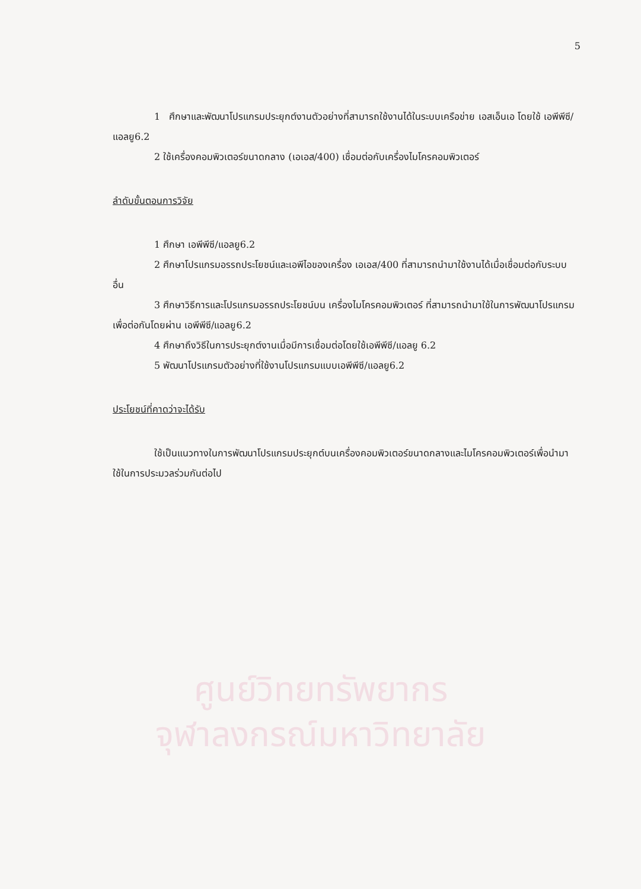5
1 ศึกษาและพัฒนาโปรแกรมประยุกต์งานตัวอย่างที่สามารถใช้งานได้ในระบบเครือข่าย เอสเอ็นเอ โดยใช้ เอพีพีซี/แอลยู6.2
2 ใช้เครื่องคอมพิวเตอร์ขนาดกลาง (เอเอส/400) เชื่อมต่อกับเครื่องไมโครคอมพิวเตอร์
ลำดับขั้นตอนการวิจัย
1 ศึกษา เอพีพีซี/แอลยู6.2
2 ศึกษาโปรแกรมอรรถประโยชน์และเอพีไอของเครื่อง เอเอส/400 ที่สามารถนำมาใช้งานได้เมื่อเชื่อมต่อกับระบบอื่น
3 ศึกษาวิธีการและโปรแกรมอรรถประโยชน์บน เครื่องไมโครคอมพิวเตอร์ ที่สามารถนำมาใช้ในการพัฒนาโปรแกรมเพื่อต่อกันโดยผ่าน เอพีพีซี/แอลยู6.2
4 ศึกษาถึงวิธีในการประยุกต์งานเมื่อมีการเชื่อมต่อโดยใช้เอพีพีซี/แอลยู 6.2
5 พัฒนาโปรแกรมตัวอย่างที่ใช้งานโปรแกรมแบบเอพีพีซี/แอลยู6.2
ประโยชน์ที่คาดว่าจะได้รับ
ใช้เป็นแนวทางในการพัฒนาโปรแกรมประยุกต์บนเครื่องคอมพิวเตอร์ขนาดกลางและไมโครคอมพิวเตอร์เพื่อนำมาใช้ในการประมวลร่วมกันต่อไป
ศูนย์วิทยทรัพยากร
จุฬาลงกรณ์มหาวิทยาลัย